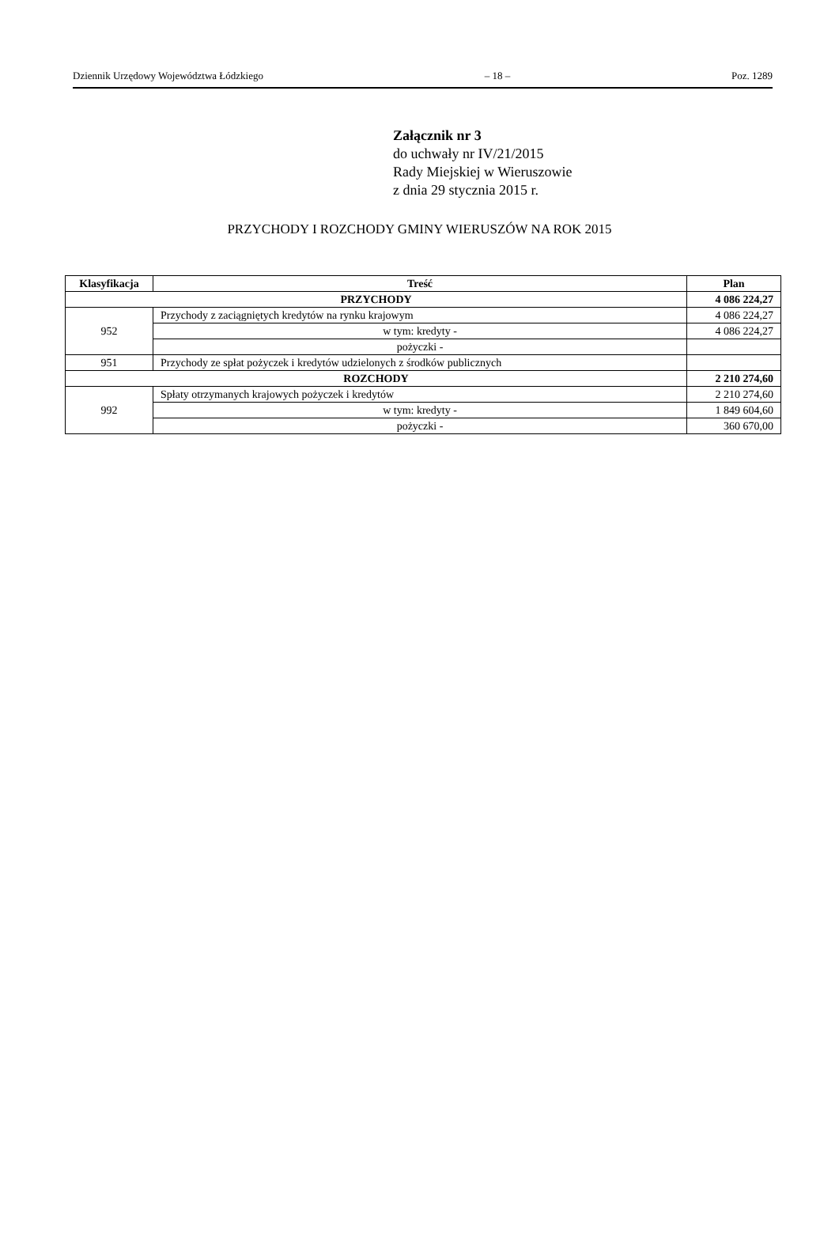Dziennik Urzędowy Województwa Łódzkiego – 18 – Poz. 1289
Załącznik nr 3
do uchwały nr IV/21/2015
Rady Miejskiej w Wieruszowie
z dnia 29 stycznia 2015 r.
PRZYCHODY I ROZCHODY GMINY WIERUSZÓW NA ROK 2015
| Klasyfikacja | Treść | Plan |
| --- | --- | --- |
| PRZYCHODY | | 4 086 224,27 |
| 952 | Przychody z zaciągniętych kredytów na rynku krajowym | 4 086 224,27 |
| | w tym: kredyty - | 4 086 224,27 |
| | pożyczki - | |
| 951 | Przychody ze spłat pożyczek i kredytów udzielonych z środków publicznych | |
| ROZCHODY | | 2 210 274,60 |
| 992 | Spłaty otrzymanych krajowych pożyczek i kredytów | 2 210 274,60 |
| | w tym: kredyty - | 1 849 604,60 |
| | pożyczki - | 360 670,00 |